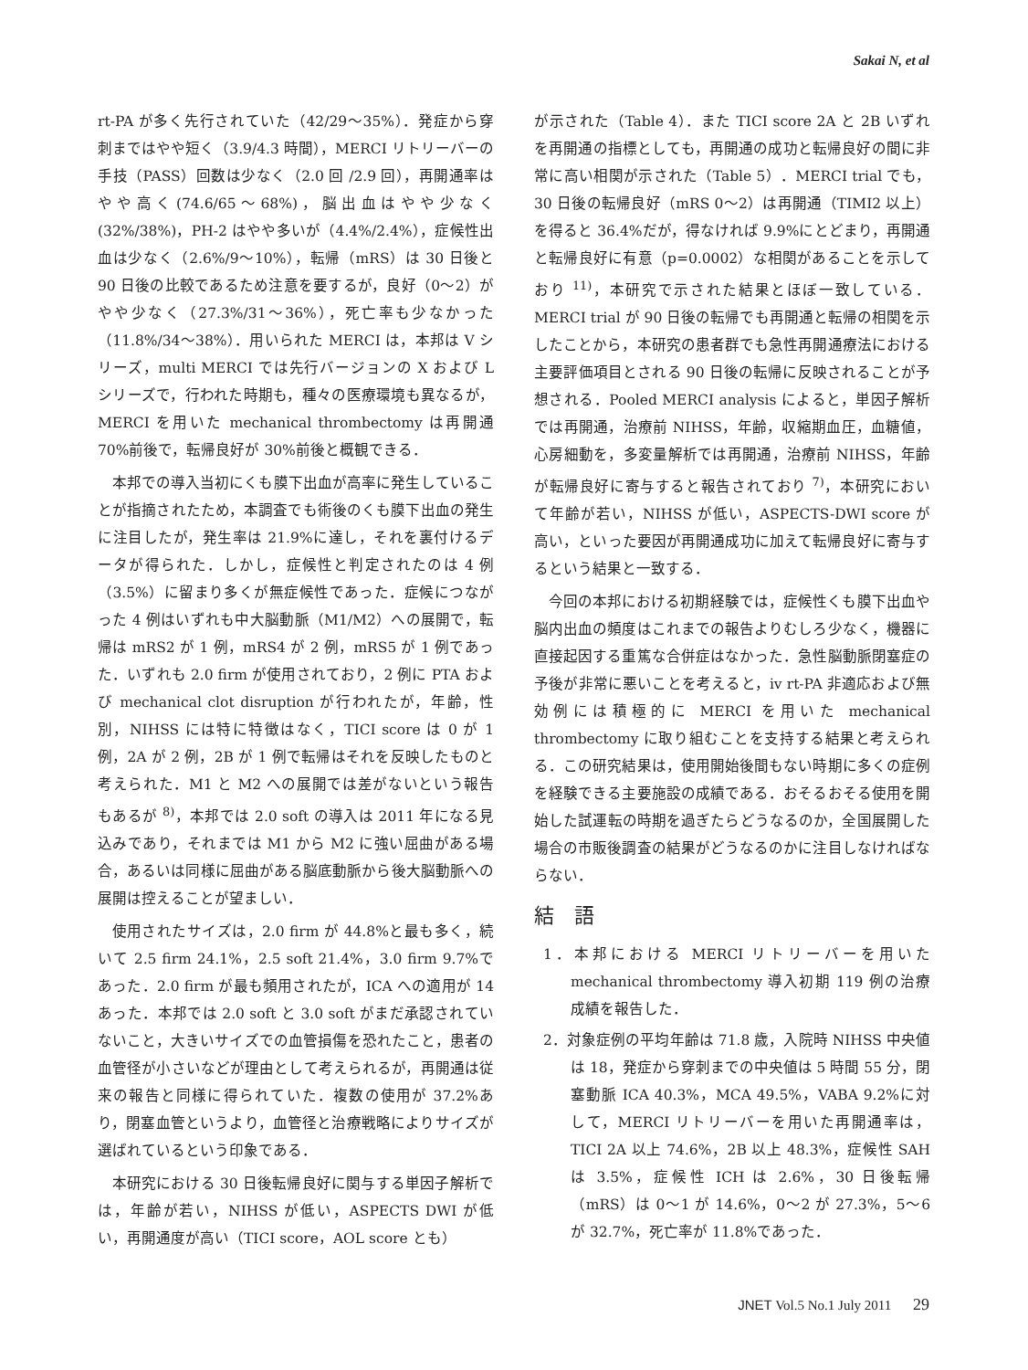Sakai N, et al
rt-PA が多く先行されていた（42/29～35%）．発症から穿刺まではやや短く（3.9/4.3 時間），MERCI リトリーバーの手技（PASS）回数は少なく（2.0 回 /2.9 回），再開通率はやや高く(74.6/65～68%)，脳出血はやや少なく(32%/38%)，PH-2 はやや多いが（4.4%/2.4%），症候性出血は少なく（2.6%/9～10%），転帰（mRS）は 30 日後と 90 日後の比較であるため注意を要するが，良好（0～2）がやや少なく（27.3%/31～36%），死亡率も少なかった（11.8%/34～38%）．用いられた MERCI は，本邦は V シリーズ，multi MERCI では先行バージョンの X および L シリーズで，行われた時期も，種々の医療環境も異なるが，MERCI を用いた mechanical thrombectomy は再開通 70%前後で，転帰良好が 30%前後と概観できる．
本邦での導入当初にくも膜下出血が高率に発生していることが指摘されたため，本調査でも術後のくも膜下出血の発生に注目したが，発生率は 21.9%に達し，それを裏付けるデータが得られた．しかし，症候性と判定されたのは 4 例（3.5%）に留まり多くが無症候性であった．症候につながった 4 例はいずれも中大脳動脈（M1/M2）への展開で，転帰は mRS2 が 1 例，mRS4 が 2 例，mRS5 が 1 例であった．いずれも 2.0 firm が使用されており，2 例に PTA および mechanical clot disruption が行われたが，年齢，性別，NIHSS には特に特徴はなく，TICI score は 0 が 1 例，2A が 2 例，2B が 1 例で転帰はそれを反映したものと考えられた．M1 と M2 への展開では差がないという報告もあるが <sup>8)</sup>，本邦では 2.0 soft の導入は 2011 年になる見込みであり，それまでは M1 から M2 に強い屈曲がある場合，あるいは同様に屈曲がある脳底動脈から後大脳動脈への展開は控えることが望ましい．
使用されたサイズは，2.0 firm が 44.8%と最も多く，続いて 2.5 firm 24.1%，2.5 soft 21.4%，3.0 firm 9.7%であった．2.0 firm が最も頻用されたが，ICA への適用が 14 あった．本邦では 2.0 soft と 3.0 soft がまだ承認されていないこと，大きいサイズでの血管損傷を恐れたこと，患者の血管径が小さいなどが理由として考えられるが，再開通は従来の報告と同様に得られていた．複数の使用が 37.2%あり，閉塞血管というより，血管径と治療戦略によりサイズが選ばれているという印象である．
本研究における 30 日後転帰良好に関与する単因子解析では，年齢が若い，NIHSS が低い，ASPECTS DWI が低い，再開通度が高い（TICI score，AOL score とも）
が示された（Table 4）．また TICI score 2A と 2B いずれを再開通の指標としても，再開通の成功と転帰良好の間に非常に高い相関が示された（Table 5）．MERCI trial でも，30 日後の転帰良好（mRS 0～2）は再開通（TIMI2 以上）を得ると 36.4%だが，得なければ 9.9%にとどまり，再開通と転帰良好に有意（p=0.0002）な相関があることを示しており <sup>11)</sup>，本研究で示された結果とほぼ一致している．MERCI trial が 90 日後の転帰でも再開通と転帰の相関を示したことから，本研究の患者群でも急性再開通療法における主要評価項目とされる 90 日後の転帰に反映されることが予想される．Pooled MERCI analysis によると，単因子解析では再開通，治療前 NIHSS，年齢，収縮期血圧，血糖値，心房細動を，多変量解析では再開通，治療前 NIHSS，年齢が転帰良好に寄与すると報告されており <sup>7)</sup>，本研究において年齢が若い，NIHSS が低い，ASPECTS-DWI score が高い，といった要因が再開通成功に加えて転帰良好に寄与するという結果と一致する．
今回の本邦における初期経験では，症候性くも膜下出血や脳内出血の頻度はこれまでの報告よりむしろ少なく，機器に直接起因する重篤な合併症はなかった．急性脳動脈閉塞症の予後が非常に悪いことを考えると，iv rt-PA 非適応および無効例には積極的に MERCI を用いた mechanical thrombectomy に取り組むことを支持する結果と考えられる．この研究結果は，使用開始後間もない時期に多くの症例を経験できる主要施設の成績である．おそるおそる使用を開始した試運転の時期を過ぎたらどうなるのか，全国展開した場合の市販後調査の結果がどうなるのかに注目しなければならない．
結　語
1．本邦における MERCI リトリーバーを用いた mechanical thrombectomy 導入初期 119 例の治療成績を報告した．
2．対象症例の平均年齢は 71.8 歳，入院時 NIHSS 中央値は 18，発症から穿刺までの中央値は 5 時間 55 分，閉塞動脈 ICA 40.3%，MCA 49.5%，VABA 9.2%に対して，MERCI リトリーバーを用いた再開通率は，TICI 2A 以上 74.6%，2B 以上 48.3%，症候性 SAH は 3.5%，症候性 ICH は 2.6%，30 日後転帰（mRS）は 0～1 が 14.6%，0～2 が 27.3%，5～6 が 32.7%，死亡率が 11.8%であった．
JNET Vol.5 No.1 July 2011 29